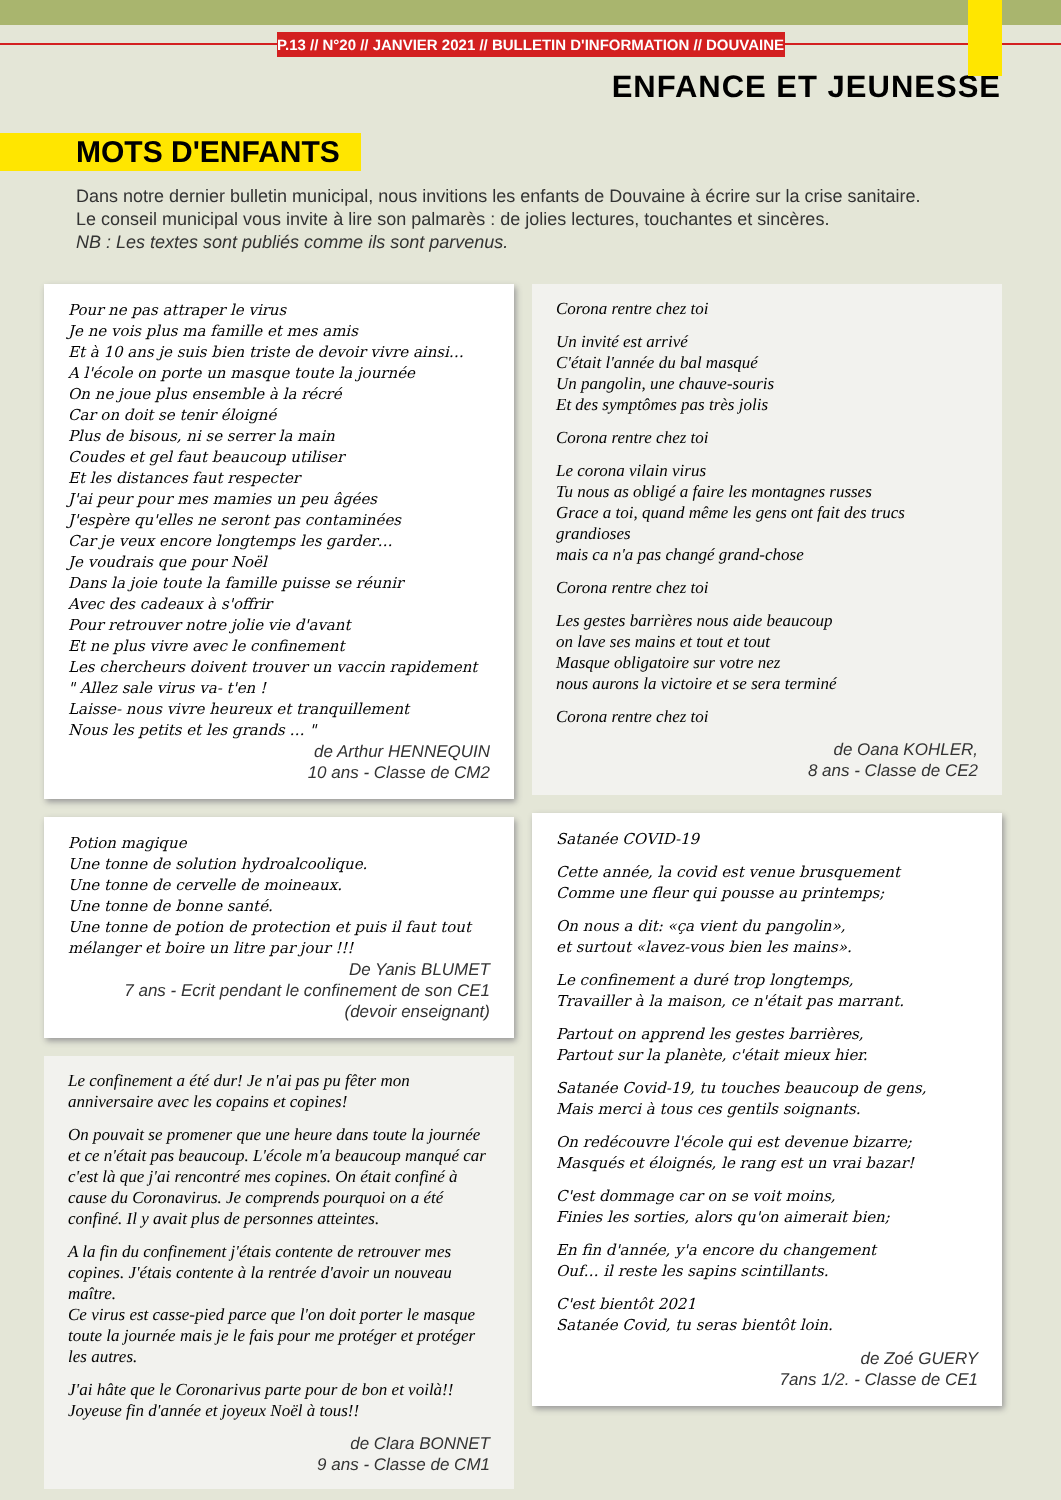P.13 // N°20 // JANVIER 2021 // BULLETIN D'INFORMATION // DOUVAINE
ENFANCE ET JEUNESSE
MOTS D'ENFANTS
Dans notre dernier bulletin municipal, nous invitions les enfants de Douvaine à écrire sur la crise sanitaire.
Le conseil municipal vous invite à lire son palmarès : de jolies lectures, touchantes et sincères.
NB : Les textes sont publiés comme ils sont parvenus.
Pour ne pas attraper le virus
Je ne vois plus ma famille et mes amis
Et à 10 ans je suis bien triste de devoir vivre ainsi…
A l'école on porte un masque toute la journée
On ne joue plus ensemble à la récré
Car on doit se tenir éloigné
Plus de bisous, ni se serrer la main
Coudes et gel faut beaucoup utiliser
Et les distances faut respecter
J'ai peur pour mes mamies un peu âgées
J'espère qu'elles ne seront pas contaminées
Car je veux encore longtemps les garder…
Je voudrais que pour Noël
Dans la joie toute la famille puisse se réunir
Avec des cadeaux à s'offrir
Pour retrouver notre jolie vie d'avant
Et ne plus vivre avec le confinement
Les chercheurs doivent trouver un vaccin rapidement
" Allez sale virus va- t'en !
Laisse- nous vivre heureux et tranquillement
Nous les petits et les grands … "
de Arthur HENNEQUIN
10 ans - Classe de CM2
Potion magique
Une tonne de solution hydroalcoolique.
Une tonne de cervelle de moineaux.
Une tonne de bonne santé.
Une tonne de potion de protection et puis il faut tout mélanger et boire un litre par jour !!!
De Yanis BLUMET
7 ans - Ecrit pendant le confinement de son CE1 (devoir enseignant)
Le confinement a été dur! Je n'ai pas pu fêter mon anniversaire avec les copains et copines!
On pouvait se promener que une heure dans toute la journée et ce n'était pas beaucoup. L'école m'a beaucoup manqué car c'est là que j'ai rencontré mes copines. On était confiné à cause du Coronavirus. Je comprends pourquoi on a été confiné. Il y avait plus de personnes atteintes.
A la fin du confinement j'étais contente de retrouver mes copines. J'étais contente à la rentrée d'avoir un nouveau maître.
Ce virus est casse-pied parce que l'on doit porter le masque toute la journée mais je le fais pour me protéger et protéger les autres.
J'ai hâte que le Coronarivus parte pour de bon et voilà!!
Joyeuse fin d'année et joyeux Noël à tous!!
de Clara BONNET
9 ans - Classe de CM1
Corona rentre chez toi
Un invité est arrivé
C'était l'année du bal masqué
Un pangolin, une chauve-souris
Et des symptômes pas très jolis
Corona rentre chez toi
Le corona vilain virus
Tu nous as obligé a faire les montagnes russes
Grace a toi, quand même les gens ont fait des trucs grandioses
mais ca n'a pas changé grand-chose
Corona rentre chez toi
Les gestes barrières nous aide beaucoup
on lave ses mains et tout et tout
Masque obligatoire sur votre nez
nous aurons la victoire et se sera terminé
Corona rentre chez toi
de Oana KOHLER,
8 ans - Classe de CE2
Satanée COVID-19
Cette année, la covid est venue brusquement
Comme une fleur qui pousse au printemps;
On nous a dit: «ça vient du pangolin»,
et surtout «lavez-vous bien les mains».
Le confinement a duré trop longtemps,
Travailler à la maison, ce n'était pas marrant.
Partout on apprend les gestes barrières,
Partout sur la planète, c'était mieux hier.
Satanée Covid-19, tu touches beaucoup de gens,
Mais merci à tous ces gentils soignants.
On redécouvre l'école qui est devenue bizarre;
Masqués et éloignés, le rang est un vrai bazar!
C'est dommage car on se voit moins,
Finies les sorties, alors qu'on aimerait bien;
En fin d'année, y'a encore du changement
Ouf… il reste les sapins scintillants.
C'est bientôt 2021
Satanée Covid, tu seras bientôt loin.
de Zoé GUERY
7ans 1/2. - Classe de CE1